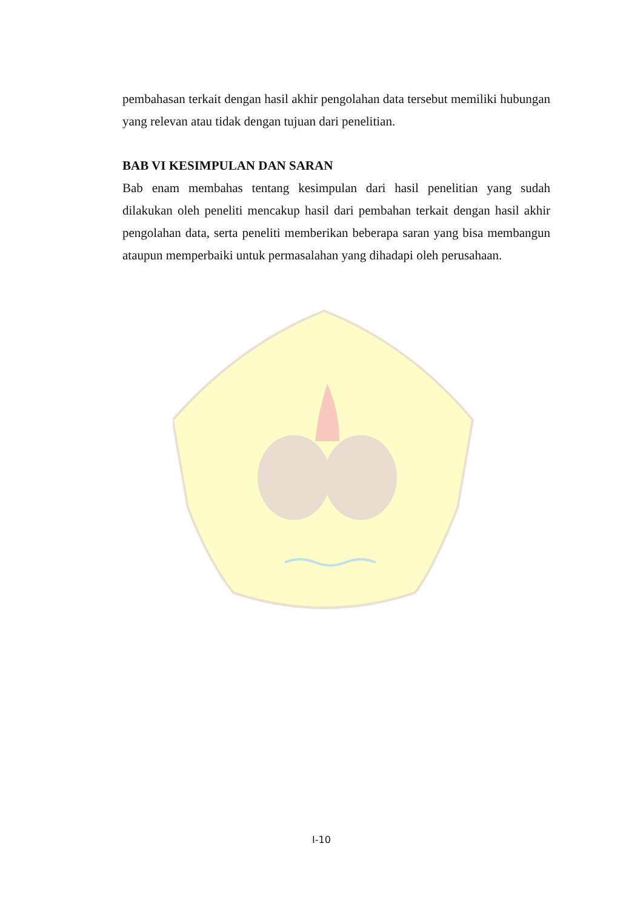pembahasan terkait dengan hasil akhir pengolahan data tersebut memiliki hubungan yang relevan atau tidak dengan tujuan dari penelitian.
BAB VI KESIMPULAN DAN SARAN
Bab enam membahas tentang kesimpulan dari hasil penelitian yang sudah dilakukan oleh peneliti mencakup hasil dari pembahan terkait dengan hasil akhir pengolahan data, serta peneliti memberikan beberapa saran yang bisa membangun ataupun memperbaiki untuk permasalahan yang dihadapi oleh perusahaan.
I-10